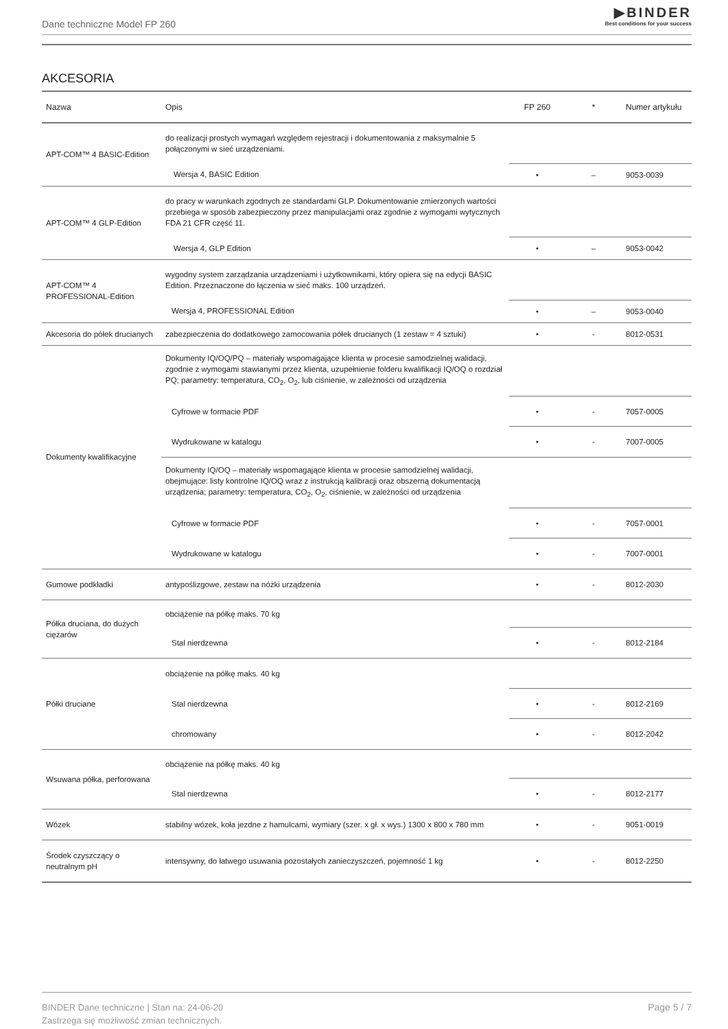Dane techniczne Model FP 260
▶BINDER
Best conditions for your success
AKCESORIA
| Nazwa | Opis | FP 260 | * | Numer artykułu |
| --- | --- | --- | --- | --- |
| APT-COM™ 4 BASIC-Edition | do realizacji prostych wymagań względem rejestracji i dokumentowania z maksymalnie 5 połączonymi w sieć urządzeniami. | | | |
| | Wersja 4, BASIC Edition | • | – | 9053-0039 |
| APT-COM™ 4 GLP-Edition | do pracy w warunkach zgodnych ze standardami GLP. Dokumentowanie zmierzonych wartości przebiega w sposób zabezpieczony przez manipulacjami oraz zgodnie z wymogami wytycznych FDA 21 CFR część 11. | | | |
| | Wersja 4, GLP Edition | • | – | 9053-0042 |
| APT-COM™ 4 PROFESSIONAL-Edition | wygodny system zarządzania urządzeniami i użytkownikami, który opiera się na edycji BASIC Edition. Przeznaczone do łączenia w sieć maks. 100 urządzeń. | | | |
| | Wersja 4, PROFESSIONAL Edition | • | – | 9053-0040 |
| Akcesoria do półek drucianych | zabezpieczenia do dodatkowego zamocowania półek drucianych (1 zestaw = 4 sztuki) | • | - | 8012-0531 |
| Dokumenty kwalifikacyjne | Dokumenty IQ/OQ/PQ – materiały wspomagające klienta w procesie samodzielnej walidacji, zgodnie z wymogami stawianymi przez klienta, uzupełnienie folderu kwalifikacji IQ/OQ o rozdział PQ; parametry: temperatura, CO<sub>2</sub>, O<sub>2</sub>, lub ciśnienie, w zależności od urządzenia | | | |
| | Cyfrowe w formacie PDF | • | - | 7057-0005 |
| | Wydrukowane w katalogu | • | - | 7007-0005 |
| | Dokumenty IQ/OQ – materiały wspomagające klienta w procesie samodzielnej walidacji, obejmujące: listy kontrolne IQ/OQ wraz z instrukcją kalibracji oraz obszerną dokumentacją urządzenia; parametry: temperatura, CO<sub>2</sub>, O<sub>2</sub>, ciśnienie, w zależności od urządzenia | | | |
| | Cyfrowe w formacie PDF | • | - | 7057-0001 |
| | Wydrukowane w katalogu | • | - | 7007-0001 |
| Gumowe podkładki | antypoślizgowe, zestaw na nóżki urządzenia | • | - | 8012-2030 |
| Półka druciana, do dużych ciężarów | obciążenie na półkę maks. 70 kg | | | |
| | Stal nierdzewna | • | - | 8012-2184 |
| Półki druciane | obciążenie na półkę maks. 40 kg | | | |
| | Stal nierdzewna | • | - | 8012-2169 |
| | chromowany | • | - | 8012-2042 |
| Wsuwana półka, perforowana | obciążenie na półkę maks. 40 kg | | | |
| | Stal nierdzewna | • | - | 8012-2177 |
| Wózek | stabilny wózek, koła jezdne z hamulcami, wymiary (szer. x gł. x wys.) 1300 x 800 x 780 mm | • | - | 9051-0019 |
| Środek czyszczący o neutralnym pH | intensywny, do łatwego usuwania pozostałych zanieczyszczeń, pojemność 1 kg | • | - | 8012-2250 |
BINDER Dane techniczne | Stan na: 24-06-20
Zastrzega się możliwość zmian technicznych.
Page 5 / 7